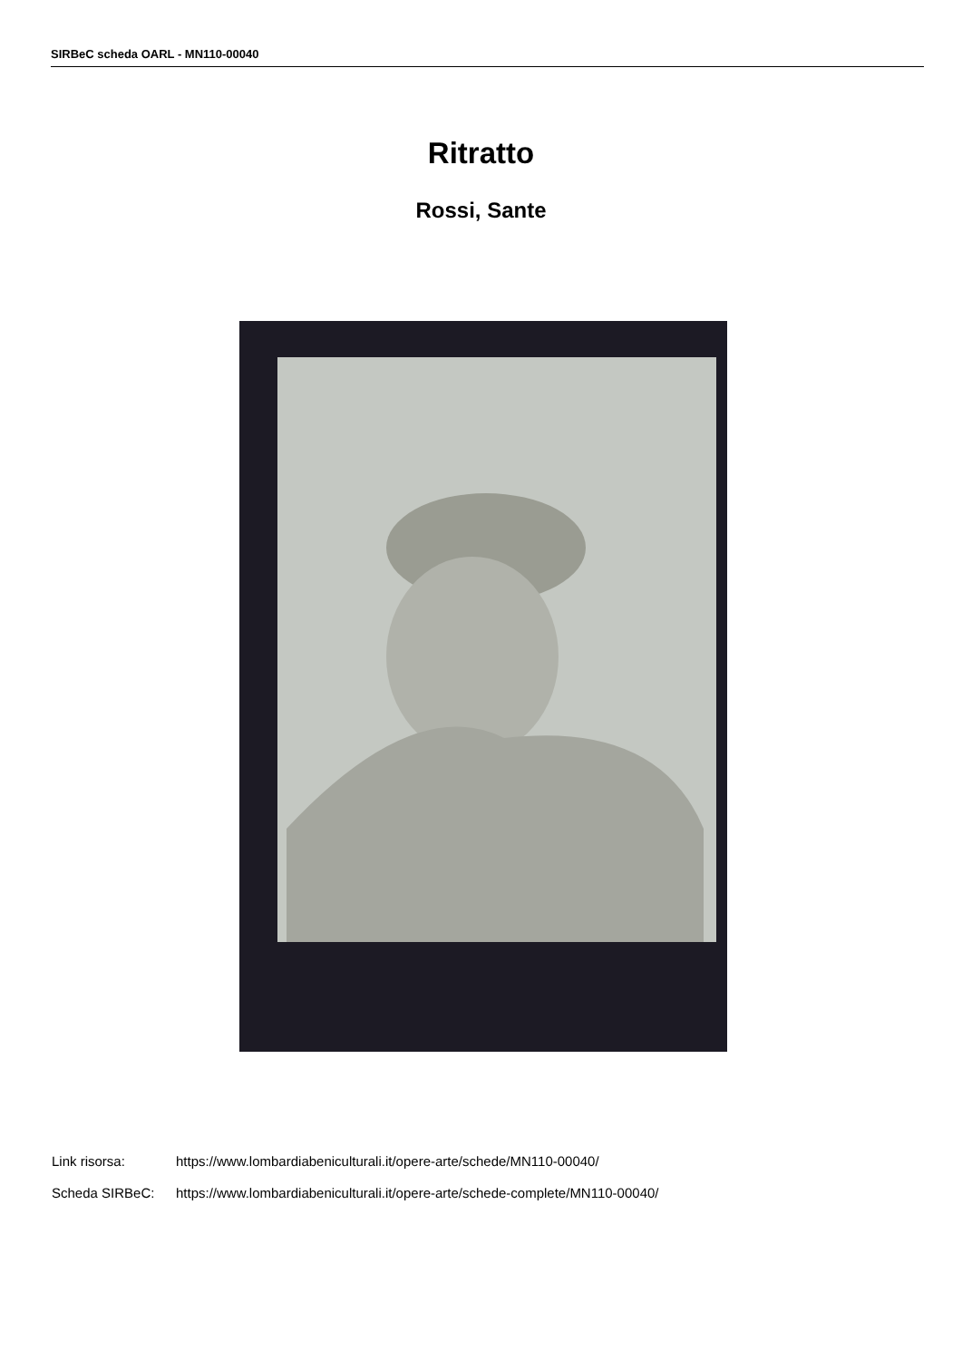SIRBeC scheda OARL - MN110-00040
Ritratto
Rossi, Sante
Link risorsa: https://www.lombardiabeniculturali.it/opere-arte/schede/MN110-00040/
Scheda SIRBeC: https://www.lombardiabeniculturali.it/opere-arte/schede-complete/MN110-00040/